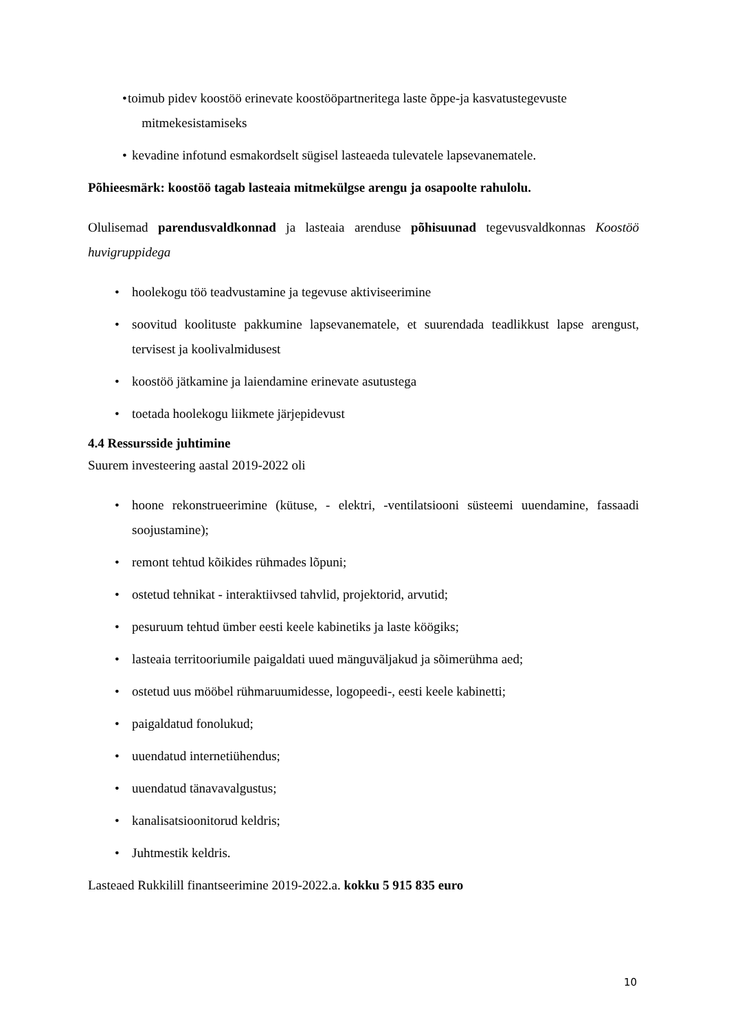• toimub pidev koostöö erinevate koostööpartneritega laste õppe-ja kasvatustegevuste
mitmekesistamiseks
• kevadine infotund esmakordselt sügisel lasteaeda tulevatele lapsevanematele.
Põhieesmärk: koostöö tagab lasteaia mitmekülgse arengu ja osapoolte rahulolu.
Olulisemad parendusvaldkonnad ja lasteaia arenduse põhisuunad tegevusvaldkonnas Koostöö huvigruppidega
• hoolekogu töö teadvustamine ja tegevuse aktiviseerimine
• soovitud koolituste pakkumine lapsevanematele, et suurendada teadlikkust lapse arengust, tervisest ja koolivalmidusest
• koostöö jätkamine ja laiendamine erinevate asutustega
• toetada hoolekogu liikmete järjepidevust
4.4 Ressursside juhtimine
Suurem investeering aastal 2019-2022 oli
• hoone rekonstrueerimine (kütuse, - elektri, -ventilatsiooni süsteemi uuendamine, fassaadi soojustamine);
• remont tehtud kõikides rühmades lõpuni;
• ostetud tehnikat - interaktiivsed tahvlid, projektorid, arvutid;
• pesuruum tehtud ümber eesti keele kabinetiks ja laste köögiks;
• lasteaia territooriumile paigaldati uued mänguväljakud ja sõimerühma aed;
• ostetud uus mööbel rühmaruumidesse, logopeedi-, eesti keele kabinetti;
• paigaldatud fonolukud;
• uuendatud internetiühendus;
• uuendatud tänavavalgustus;
• kanalisatsioonitorud keldris;
• Juhtmestik keldris.
Lasteaed Rukkilill finantseerimine 2019-2022.a. kokku 5 915 835 euro
10